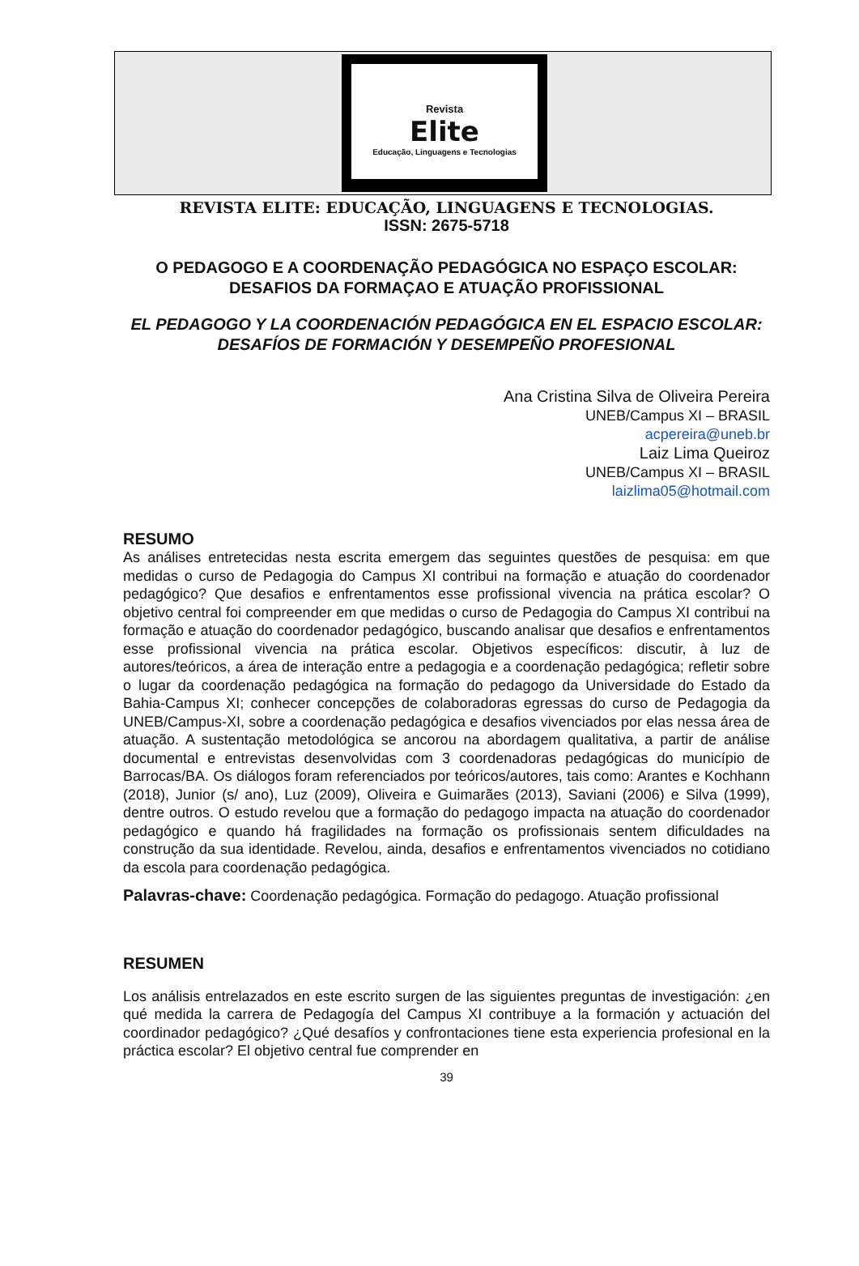Revista
Elite
Educação, Linguagens e Tecnologias
REVISTA ELITE: EDUCAÇÃO, LINGUAGENS E TECNOLOGIAS.
ISSN: 2675-5718
O PEDAGOGO E A COORDENAÇÃO PEDAGÓGICA NO ESPAÇO ESCOLAR: DESAFIOS DA FORMAÇAO E ATUAÇÃO PROFISSIONAL
EL PEDAGOGO Y LA COORDENACIÓN PEDAGÓGICA EN EL ESPACIO ESCOLAR: DESAFÍOS DE FORMACIÓN Y DESEMPEÑO PROFESIONAL
Ana Cristina Silva de Oliveira Pereira
UNEB/Campus XI – BRASIL
acpereira@uneb.br
Laiz Lima Queiroz
UNEB/Campus XI – BRASIL
laizlima05@hotmail.com
RESUMO
As análises entretecidas nesta escrita emergem das seguintes questões de pesquisa: em que medidas o curso de Pedagogia do Campus XI contribui na formação e atuação do coordenador pedagógico? Que desafios e enfrentamentos esse profissional vivencia na prática escolar? O objetivo central foi compreender em que medidas o curso de Pedagogia do Campus XI contribui na formação e atuação do coordenador pedagógico, buscando analisar que desafios e enfrentamentos esse profissional vivencia na prática escolar. Objetivos específicos: discutir, à luz de autores/teóricos, a área de interação entre a pedagogia e a coordenação pedagógica; refletir sobre o lugar da coordenação pedagógica na formação do pedagogo da Universidade do Estado da Bahia-Campus XI; conhecer concepções de colaboradoras egressas do curso de Pedagogia da UNEB/Campus-XI, sobre a coordenação pedagógica e desafios vivenciados por elas nessa área de atuação. A sustentação metodológica se ancorou na abordagem qualitativa, a partir de análise documental e entrevistas desenvolvidas com 3 coordenadoras pedagógicas do município de Barrocas/BA. Os diálogos foram referenciados por teóricos/autores, tais como: Arantes e Kochhann (2018), Junior (s/ ano), Luz (2009), Oliveira e Guimarães (2013), Saviani (2006) e Silva (1999), dentre outros. O estudo revelou que a formação do pedagogo impacta na atuação do coordenador pedagógico e quando há fragilidades na formação os profissionais sentem dificuldades na construção da sua identidade. Revelou, ainda, desafios e enfrentamentos vivenciados no cotidiano da escola para coordenação pedagógica.
Palavras-chave: Coordenação pedagógica. Formação do pedagogo. Atuação profissional
RESUMEN
Los análisis entrelazados en este escrito surgen de las siguientes preguntas de investigación: ¿en qué medida la carrera de Pedagogía del Campus XI contribuye a la formación y actuación del coordinador pedagógico? ¿Qué desafíos y confrontaciones tiene esta experiencia profesional en la práctica escolar? El objetivo central fue comprender en
39